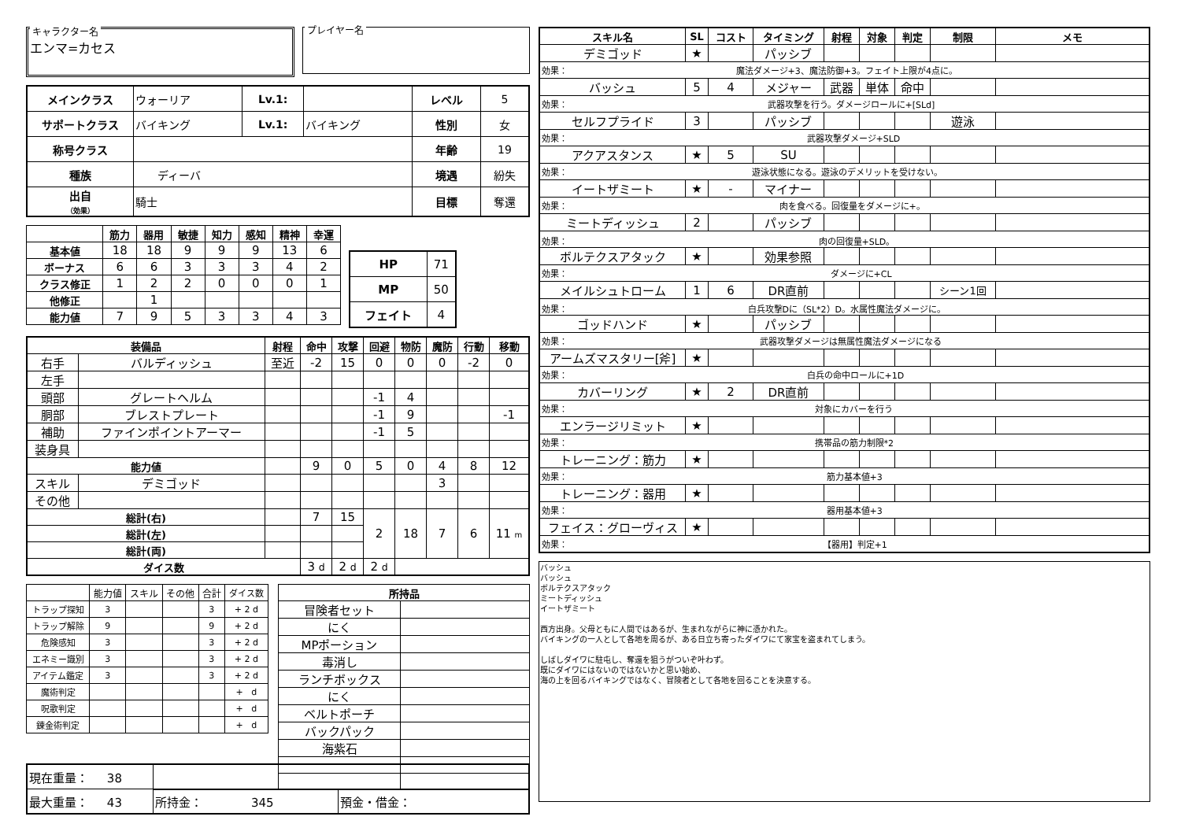キャラクター名
エンマ=カセス
プレイヤー名
| メインクラス | ウォーリア | Lv.1: | | レベル | 5 |
| サポートクラス | バイキング | Lv.1: | バイキング | 性別 | 女 |
| 称号クラス | | | | 年齢 | 19 |
| 種族 | ディーバ | | | 境遇 | 紛失 |
| 出自 （効果） | 騎士 | | | 目標 | 奪還 |
| | 筋力 | 器用 | 敏捷 | 知力 | 感知 | 精神 | 幸運 |
| --- | --- | --- | --- | --- | --- | --- | --- |
| 基本値 | 18 | 18 | 9 | 9 | 9 | 13 | 6 |
| ボーナス | 6 | 6 | 3 | 3 | 3 | 4 | 2 |
| クラス修正 | 1 | 2 | 2 | 0 | 0 | 0 | 1 |
| 他修正 | | 1 | | | | | |
| 能力値 | 7 | 9 | 5 | 3 | 3 | 4 | 3 |
| HP | 71 |
| MP | 50 |
| フェイト | 4 |
| 装備品 | | 射程 | 命中 | 攻撃 | 回避 | 物防 | 魔防 | 行動 | 移動 |
| --- | --- | --- | --- | --- | --- | --- | --- | --- | --- |
| 右手 | バルディッシュ | 至近 | -2 | 15 | 0 | 0 | 0 | -2 | 0 |
| 左手 | | | | | | | | | |
| 頭部 | グレートヘルム | | | | -1 | 4 | | | |
| 胴部 | ブレストプレート | | | | -1 | 9 | | | -1 |
| 補助 | ファインポイントアーマー | | | | -1 | 5 | | | |
| 装身具 | | | | | | | | | |
| 能力値 | | | 9 | 0 | 5 | 0 | 4 | 8 | 12 |
| スキル | デミゴッド | | | | | | 3 | | |
| その他 | | | | | | | | | |
| 総計(右) | | | 7 | 15 | 2 | 18 | 7 | 6 | 11 m |
| 総計(左) | | | | | | | | | |
| 総計(両) | | | | | | | | | |
| ダイス数 | | | 3 d | 2 d | 2 d | | | | |
| | 能力値 | スキル | その他 | 合計 | ダイス数 |
| トラップ探知 | 3 | | | 3 | + 2 d |
| トラップ解除 | 9 | | | 9 | + 2 d |
| 危険感知 | 3 | | | 3 | + 2 d |
| エネミー識別 | 3 | | | 3 | + 2 d |
| アイテム鑑定 | 3 | | | 3 | + 2 d |
| 魔術判定 | | | | | + d |
| 呪歌判定 | | | | | + d |
| 錬金術判定 | | | | | + d |
| 所持品 | |
| --- | --- |
| 冒険者セット | |
| にく | |
| MPポーション | |
| 毒消し | |
| ランチボックス | |
| にく | |
| ベルトポーチ | |
| バックパック | |
| 海紫石 | |
| 現在重量： 38 | | |
| 最大重量： 43 | 所持金： 345 | 預金・借金： |
| スキル名 | SL | コスト | タイミング | 射程 | 対象 | 判定 | 制限 | メモ |
| --- | --- | --- | --- | --- | --- | --- | --- | --- |
| デミゴッド | ★ | | パッシブ | | | | | |
| 効果： 魔法ダメージ+3、魔法防御+3。フェイト上限が4点に。 | | | | | | | | |
| バッシュ | 5 | 4 | メジャー | 武器 | 単体 | 命中 | | |
| 効果： 武器攻撃を行う。ダメージロールに+[SLd] | | | | | | | | |
| セルフプライド | 3 | | パッシブ | | | | 遊泳 | |
| 効果： 武器攻撃ダメージ+SLD | | | | | | | | |
| アクアスタンス | ★ | 5 | SU | | | | | |
| 効果： 遊泳状態になる。遊泳のデメリットを受けない。 | | | | | | | | |
| イートザミート | ★ | - | マイナー | | | | | |
| 効果： 肉を食べる。回復量をダメージに+。 | | | | | | | | |
| ミートディッシュ | 2 | | パッシブ | | | | | |
| 効果： 肉の回復量+SLD。 | | | | | | | | |
| ボルテクスアタック | ★ | | 効果参照 | | | | | |
| 効果： ダメージに+CL | | | | | | | | |
| メイルシュトローム | 1 | 6 | DR直前 | | | | シーン1回 | |
| 効果： 白兵攻撃Dに（SL*2）D。水属性魔法ダメージに。 | | | | | | | | |
| ゴッドハンド | ★ | | パッシブ | | | | | |
| 効果： 武器攻撃ダメージは無属性魔法ダメージになる | | | | | | | | |
| アームズマスタリー[斧] | ★ | | | | | | | |
| 効果： 白兵の命中ロールに+1D | | | | | | | | |
| カバーリング | ★ | 2 | DR直前 | | | | | |
| 効果： 対象にカバーを行う | | | | | | | | |
| エンラージリミット | ★ | | | | | | | |
| 効果： 携帯品の筋力制限*2 | | | | | | | | |
| トレーニング：筋力 | ★ | | | | | | | |
| 効果： 筋力基本値+3 | | | | | | | | |
| トレーニング：器用 | ★ | | | | | | | |
| 効果： 器用基本値+3 | | | | | | | | |
| フェイス：グローヴィス | ★ | | | | | | | |
| 効果： 【器用】判定+1 | | | | | | | | |
バッシュ
バッシュ
ボルテクスアタック
ミートディッシュ
イートザミート
西方出身。父母ともに人間ではあるが、生まれながらに神に憑かれた。
バイキングの一人として各地を周るが、ある日立ち寄ったダイワにて家宝を盗まれてしまう。
しばしダイワに駐屯し、奪還を狙うがついぞ叶わず。
既にダイワにはないのではないかと思い始め、
海の上を回るバイキングではなく、冒険者として各地を回ることを決意する。